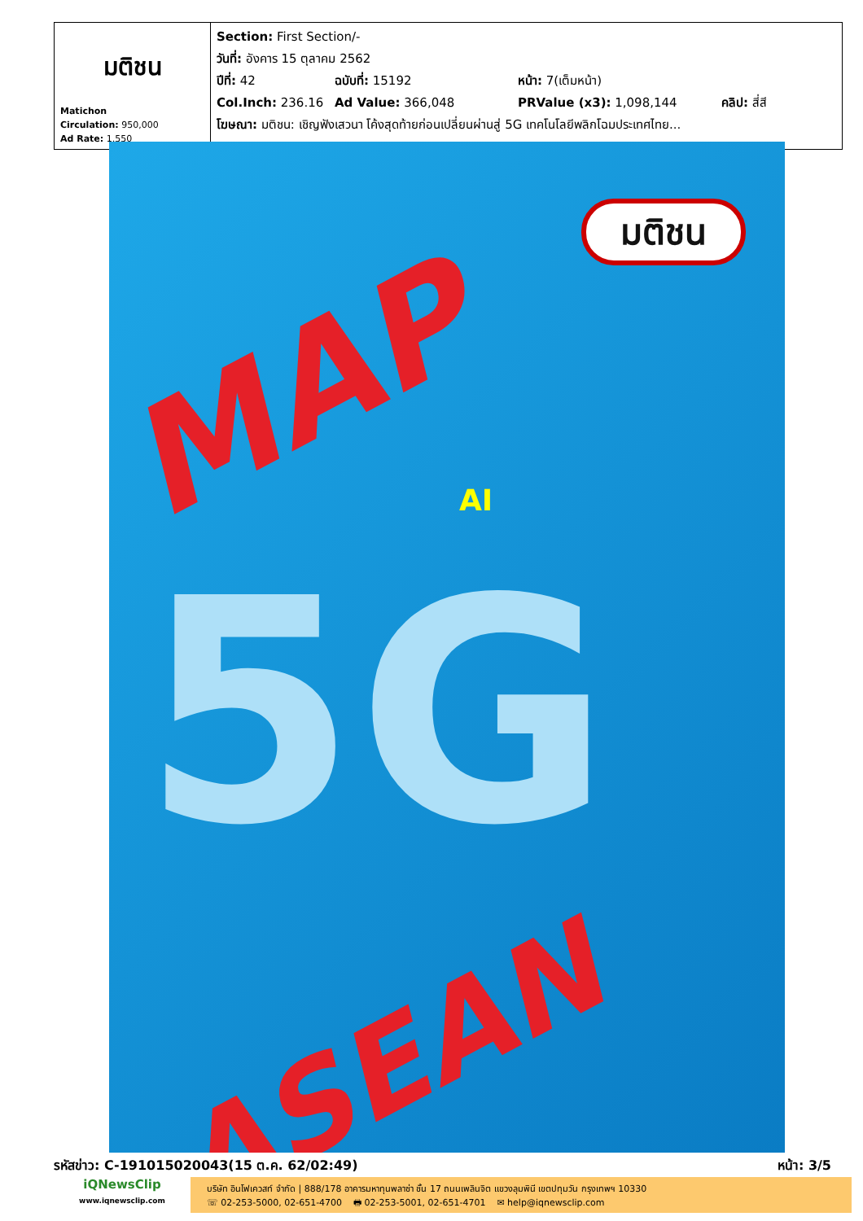| มติชน Matichon Circulation: 950,000 Ad Rate: 1,550 | Section: First Section/- วันที่: อังคาร 15 ตุลาคม 2562 ปีที่: 42 ฉบับที่: 15192 หน้า: 7(เต็มหน้า) Col.Inch: 236.16 Ad Value: 366,048 PRValue (x3): 1,098,144 คลิป: สี่สี โฆษณา: มติชน: เชิญฟังเสวนา โค้งสุดท้ายก่อนเปลี่ยนผ่านสู่ 5G เทคโนโลยีพลิกโฉมประเทศไทย... |
มติชน
MAP
AI
5G
ASEAN
รหัสข่าว: C-191015020043(15 ต.ค. 62/02:49) หน้า: 3/5
iQNewsClip
www.iqnewsclip.com
บริษัท อินโฟเควสท์ จำกัด | 888/178 อาคารมหาทุนพลาซ่า ชั้น 17 ถนนเพลินจิต แขวงลุมพินี เขตปทุมวัน กรุงเทพฯ 10330
☏ 02-253-5000, 02-651-4700 🖶 02-253-5001, 02-651-4701 ✉ help@iqnewsclip.com